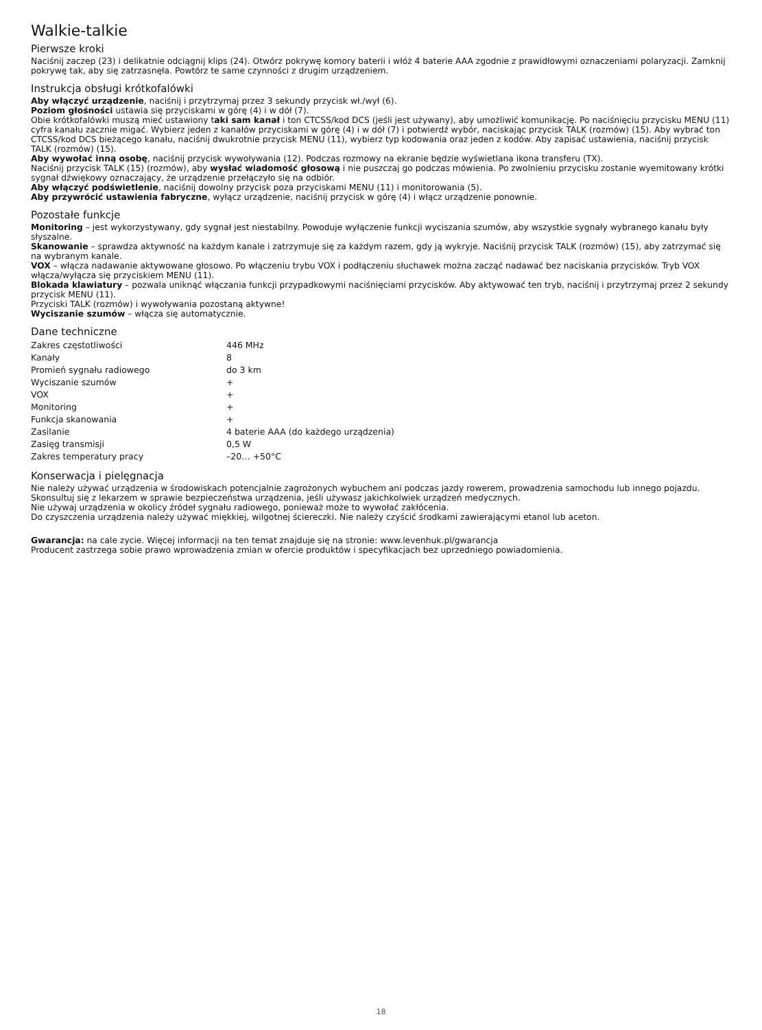Walkie-talkie
Pierwsze kroki
Naciśnij zaczep (23) i delikatnie odciągnij klips (24). Otwórz pokrywę komory baterii i włóż 4 baterie AAA zgodnie z prawidłowymi oznaczeniami polaryzacji. Zamknij pokrywę tak, aby się zatrzasnęła. Powtórz te same czynności z drugim urządzeniem.
Instrukcja obsługi krótkofalówki
Aby włączyć urządzenie, naciśnij i przytrzymaj przez 3 sekundy przycisk wł./wył (6).
Poziom głośności ustawia się przyciskami w górę (4) i w dół (7).
Obie krótkofalówki muszą mieć ustawiony taki sam kanał i ton CTCSS/kod DCS (jeśli jest używany), aby umożliwić komunikację. Po naciśnięciu przycisku MENU (11) cyfra kanału zacznie migać. Wybierz jeden z kanałów przyciskami w górę (4) i w dół (7) i potwierdź wybór, naciskając przycisk TALK (rozmów) (15). Aby wybrać ton CTCSS/kod DCS bieżącego kanału, naciśnij dwukrotnie przycisk MENU (11), wybierz typ kodowania oraz jeden z kodów. Aby zapisać ustawienia, naciśnij przycisk TALK (rozmów) (15).
Aby wywołać inną osobę, naciśnij przycisk wywoływania (12). Podczas rozmowy na ekranie będzie wyświetlana ikona transferu (TX).
Naciśnij przycisk TALK (15) (rozmów), aby wysłać wiadomość głosową i nie puszczaj go podczas mówienia. Po zwolnieniu przycisku zostanie wyemitowany krótki sygnał dźwiękowy oznaczający, że urządzenie przełączyło się na odbiór.
Aby włączyć podświetlenie, naciśnij dowolny przycisk poza przyciskami MENU (11) i monitorowania (5).
Aby przywrócić ustawienia fabryczne, wyłącz urządzenie, naciśnij przycisk w górę (4) i włącz urządzenie ponownie.
Pozostałe funkcje
Monitoring – jest wykorzystywany, gdy sygnał jest niestabilny. Powoduje wyłączenie funkcji wyciszania szumów, aby wszystkie sygnały wybranego kanału były słyszalne.
Skanowanie – sprawdza aktywność na każdym kanale i zatrzymuje się za każdym razem, gdy ją wykryje. Naciśnij przycisk TALK (rozmów) (15), aby zatrzymać się na wybranym kanale.
VOX – włącza nadawanie aktywowane głosowo. Po włączeniu trybu VOX i podłączeniu słuchawek można zacząć nadawać bez naciskania przycisków. Tryb VOX włącza/wyłącza się przyciskiem MENU (11).
Blokada klawiatury – pozwala uniknąć włączania funkcji przypadkowymi naciśnięciami przycisków. Aby aktywować ten tryb, naciśnij i przytrzymaj przez 2 sekundy przycisk MENU (11).
Przyciski TALK (rozmów) i wywoływania pozostaną aktywne!
Wyciszanie szumów – włącza się automatycznie.
Dane techniczne
| Zakres częstotliwości | 446 MHz |
| Kanały | 8 |
| Promień sygnału radiowego | do 3 km |
| Wyciszanie szumów | + |
| VOX | + |
| Monitoring | + |
| Funkcja skanowania | + |
| Zasilanie | 4 baterie AAA (do każdego urządzenia) |
| Zasięg transmisji | 0,5 W |
| Zakres temperatury pracy | –20… +50°C |
Konserwacja i pielęgnacja
Nie należy używać urządzenia w środowiskach potencjalnie zagrożonych wybuchem ani podczas jazdy rowerem, prowadzenia samochodu lub innego pojazdu.
Skonsultuj się z lekarzem w sprawie bezpieczeństwa urządzenia, jeśli używasz jakichkolwiek urządzeń medycznych.
Nie używaj urządzenia w okolicy źródeł sygnału radiowego, ponieważ może to wywołać zakłócenia.
Do czyszczenia urządzenia należy używać miękkiej, wilgotnej ściereczki. Nie należy czyścić środkami zawierającymi etanol lub aceton.
Gwarancja: na cale zycie. Więcej informacji na ten temat znajduje się na stronie: www.levenhuk.pl/gwarancja
Producent zastrzega sobie prawo wprowadzenia zmian w ofercie produktów i specyfikacjach bez uprzedniego powiadomienia.
18